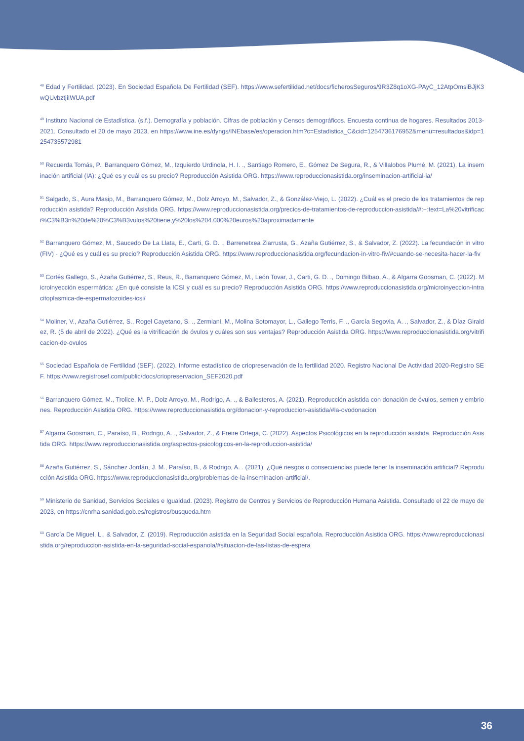<sup>48</sup> Edad y Fertilidad. (2023). En Sociedad Española De Fertilidad (SEF). https://www.sefertilidad.net/docs/ficherosSeguros/9R3Z8q1oXG-PAyC_12AtpOmsiBJjK3wQUvbztjiIWUA.pdf
<sup>49</sup> Instituto Nacional de Estadística. (s.f.). Demografía y población. Cifras de población y Censos demográficos. Encuesta continua de hogares. Resultados 2013-2021. Consultado el 20 de mayo 2023, en https://www.ine.es/dyngs/INEbase/es/operacion.htm?c=Estadistica_C&cid=1254736176952&menu=resultados&idp=1254735572981
<sup>50</sup> Recuerda Tomás, P., Barranquero Gómez, M., Izquierdo Urdinola, H. I. ., Santiago Romero, E., Gómez De Segura, R., & Villalobos Plumé, M. (2021). La inseminación artificial (IA): ¿Qué es y cuál es su precio? Reproducción Asistida ORG. https://www.reproduccionasistida.org/inseminacion-artificial-ia/
<sup>51</sup> Salgado, S., Aura Masip, M., Barranquero Gómez, M., Dolz Arroyo, M., Salvador, Z., & González-Viejo, L. (2022). ¿Cuál es el precio de los tratamientos de reproducción asistida? Reproducción Asistida ORG. https://www.reproduccionasistida.org/precios-de-tratamientos-de-reproduccion-asistida/#:~:text=La%20vitrificaci%C3%B3n%20de%20%C3%B3vulos%20tiene,y%20los%204.000%20euros%20aproximadamente
<sup>52</sup> Barranquero Gómez, M., Saucedo De La Llata, E., Carti, G. D. ., Barrenetxea Ziarrusta, G., Azaña Gutiérrez, S., & Salvador, Z. (2022). La fecundación in vitro (FIV) - ¿Qué es y cuál es su precio? Reproducción Asistida ORG. https://www.reproduccionasistida.org/fecundacion-in-vitro-fiv/#cuando-se-necesita-hacer-la-fiv
<sup>53</sup> Cortés Gallego, S., Azaña Gutiérrez, S., Reus, R., Barranquero Gómez, M., León Tovar, J., Carti, G. D. ., Domingo Bilbao, A., & Algarra Goosman, C. (2022). Microinyección espermática: ¿En qué consiste la ICSI y cuál es su precio? Reproducción Asistida ORG. https://www.reproduccionasistida.org/microinyeccion-intracitoplasmica-de-espermatozoides-icsi/
<sup>54</sup> Moliner, V., Azaña Gutiérrez, S., Rogel Cayetano, S. ., Zermiani, M., Molina Sotomayor, L., Gallego Terris, F. ., García Segovia, A. ., Salvador, Z., & Díaz Giraldez, R. (5 de abril de 2022). ¿Qué es la vitrificación de óvulos y cuáles son sus ventajas? Reproducción Asistida ORG. https://www.reproduccionasistida.org/vitrificacion-de-ovulos
<sup>55</sup> Sociedad Española de Fertilidad (SEF). (2022). Informe estadístico de criopreservación de la fertilidad 2020. Registro Nacional De Actividad 2020-Registro SEF. https://www.registrosef.com/public/docs/criopreservacion_SEF2020.pdf
<sup>56</sup> Barranquero Gómez, M., Trolice, M. P., Dolz Arroyo, M., Rodrigo, A. ., & Ballesteros, A. (2021). Reproducción asistida con donación de óvulos, semen y embriones. Reproducción Asistida ORG. https://www.reproduccionasistida.org/donacion-y-reproduccion-asistida/#la-ovodonacion
<sup>57</sup> Algarra Goosman, C., Paraíso, B., Rodrigo, A. ., Salvador, Z., & Freire Ortega, C. (2022). Aspectos Psicológicos en la reproducción asistida. Reproducción Asistida ORG. https://www.reproduccionasistida.org/aspectos-psicologicos-en-la-reproduccion-asistida/
<sup>58</sup> Azaña Gutiérrez, S., Sánchez Jordán, J. M., Paraíso, B., & Rodrigo, A. . (2021). ¿Qué riesgos o consecuencias puede tener la inseminación artificial? Reproducción Asistida ORG. https://www.reproduccionasistida.org/problemas-de-la-inseminacion-artificial/.
<sup>59</sup> Ministerio de Sanidad, Servicios Sociales e Igualdad. (2023). Registro de Centros y Servicios de Reproducción Humana Asistida. Consultado el 22 de mayo de 2023, en https://cnrha.sanidad.gob.es/registros/busqueda.htm
<sup>60</sup> García De Miguel, L., & Salvador, Z. (2019). Reproducción asistida en la Seguridad Social española. Reproducción Asistida ORG. https://www.reproduccionasistida.org/reproduccion-asistida-en-la-seguridad-social-espanola/#situacion-de-las-listas-de-espera
36